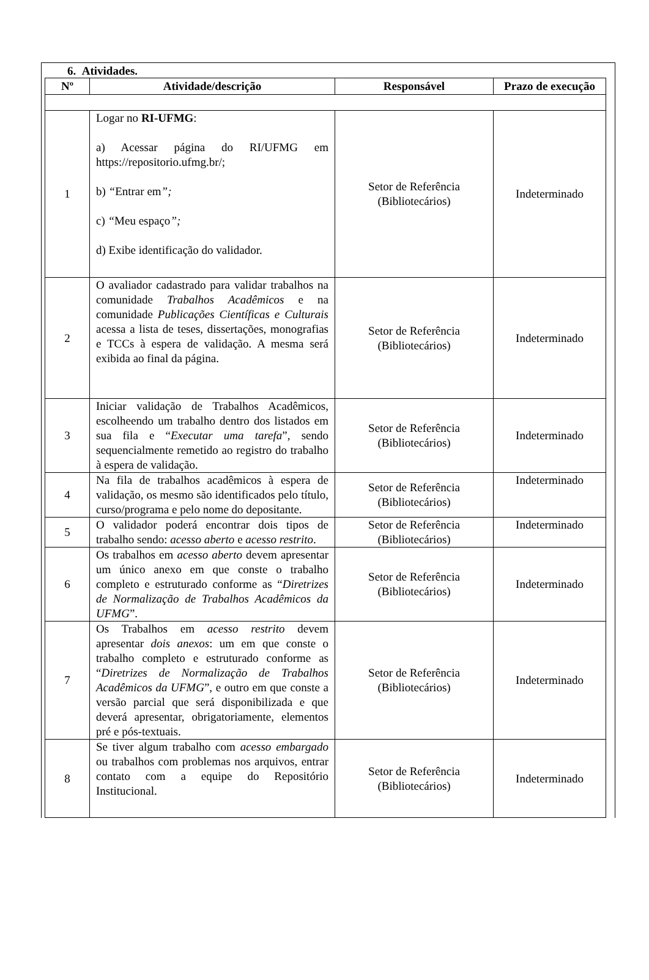6. Atividades.
| Nº | Atividade/descrição | Responsável | Prazo de execução |
| --- | --- | --- | --- |
| 1 | Logar no RI-UFMG : a) Acessar página do RI/UFMG em https://repositorio.ufmg.br/; b) “ Entrar em ”; c) “ Meu espaço ”; d) Exibe identificação do validador. | Setor de Referência (Bibliotecários) | Indeterminado |
| 2 | O avaliador cadastrado para validar trabalhos na comunidade Trabalhos Acadêmicos e na comunidade Publicações Científicas e Culturais acessa a lista de teses, dissertações, monografias e TCCs à espera de validação. A mesma será exibida ao final da página. | Setor de Referência (Bibliotecários) | Indeterminado |
| 3 | Iniciar validação de Trabalhos Acadêmicos, escolheendo um trabalho dentro dos listados em sua fila e “ Executar uma tarefa ”, sendo sequencialmente remetido ao registro do trabalho à espera de validação. | Setor de Referência (Bibliotecários) | Indeterminado |
| 4 | Na fila de trabalhos acadêmicos à espera de validação, os mesmo são identificados pelo título, curso/programa e pelo nome do depositante. | Setor de Referência (Bibliotecários) | Indeterminado |
| 5 | O validador poderá encontrar dois tipos de trabalho sendo: acesso aberto e acesso restrito . | Setor de Referência (Bibliotecários) | Indeterminado |
| 6 | Os trabalhos em acesso aberto devem apresentar um único anexo em que conste o trabalho completo e estruturado conforme as “ Diretrizes de Normalização de Trabalhos Acadêmicos da UFMG ”. | Setor de Referência (Bibliotecários) | Indeterminado |
| 7 | Os Trabalhos em acesso restrito devem apresentar dois anexos : um em que conste o trabalho completo e estruturado conforme as “ Diretrizes de Normalização de Trabalhos Acadêmicos da UFMG ”, e outro em que conste a versão parcial que será disponibilizada e que deverá apresentar, obrigatoriamente, elementos pré e pós-textuais. | Setor de Referência (Bibliotecários) | Indeterminado |
| 8 | Se tiver algum trabalho com acesso embargado ou trabalhos com problemas nos arquivos, entrar contato com a equipe do Repositório Institucional. | Setor de Referência (Bibliotecários) | Indeterminado |